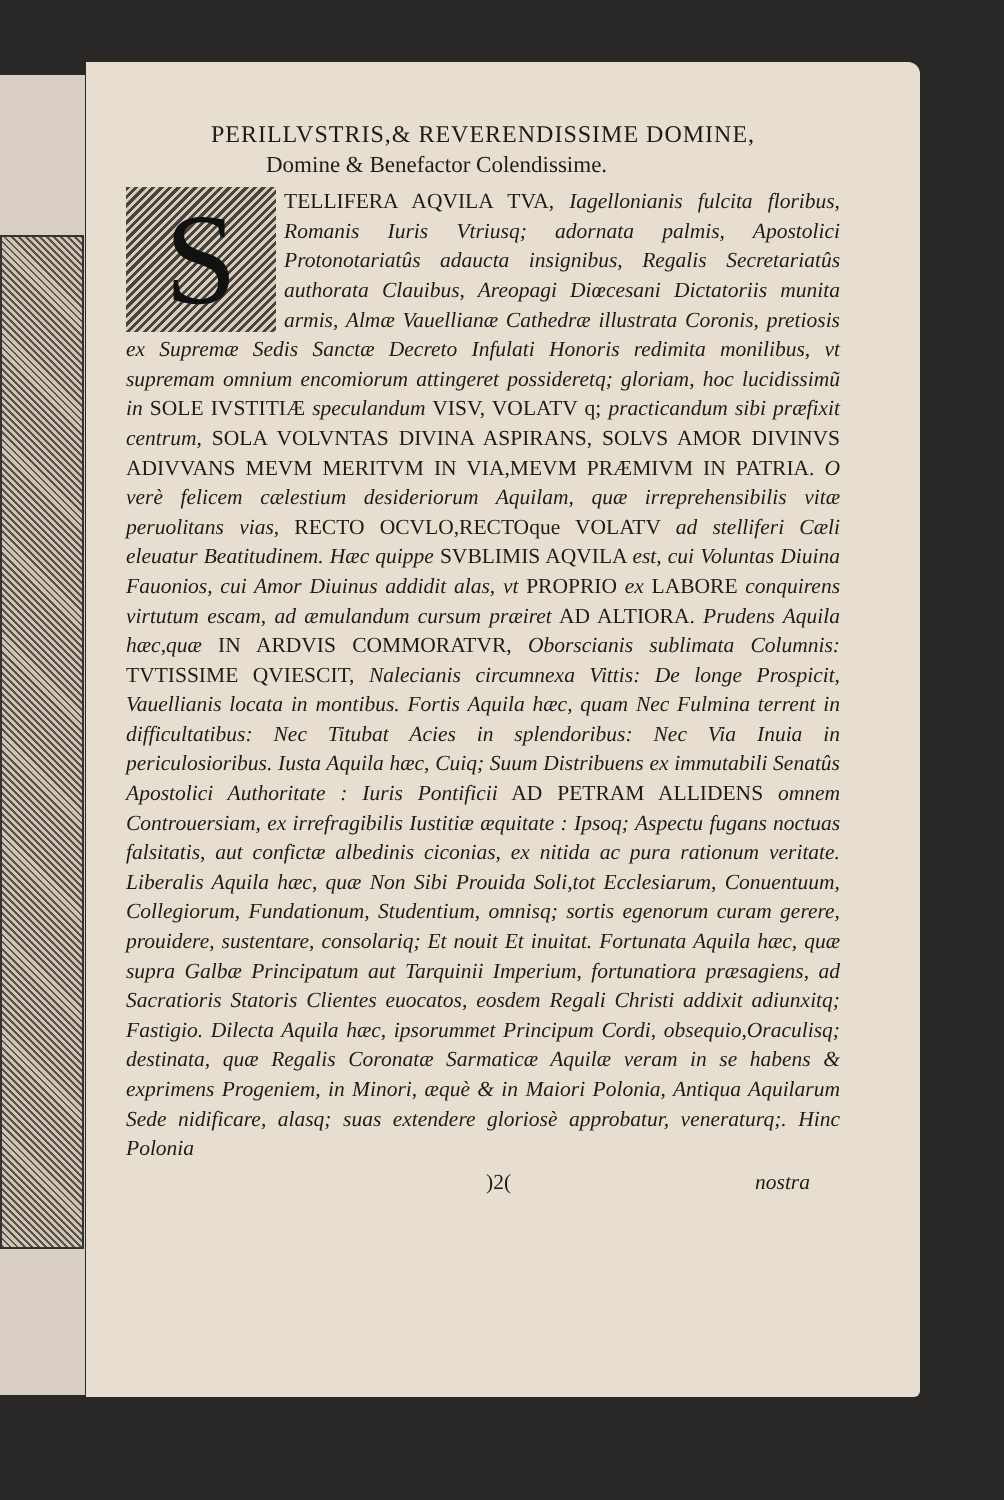PERILLVSTRIS,& REVERENDISSIME DOMINE,
Domine & Benefactor Colendissime.
STELLIFERA AQVILA TVA, Iagellonianis fulcita floribus, Romanis Iuris Vtriusq; adornata palmis, Apostolici Protonotariatûs adaucta insignibus, Regalis Secretariatûs authorata Clauibus, Areopagi Diœcesani Dictatoriis munita armis, Almæ Vauellianæ Cathedræ illustrata Coronis, pretiosis ex Supremæ Sedis Sanctæ Decreto Infulati Honoris redimita monilibus, vt supremam omnium encomiorum attingeret possideretq; gloriam, hoc lucidissimũ in SOLE IVSTITIÆ speculandum VISV, VOLATV q; practicandum sibi præfixit centrum, SOLA VOLVNTAS DIVINA ASPIRANS, SOLVS AMOR DIVINVS ADIVVANS MEVM MERITVM IN VIA,MEVM PRÆMIVM IN PATRIA. O verè felicem cælestium desideriorum Aquilam, quæ irreprehensibilis vitæ peruolitans vias, RECTO OCVLO,RECTOque VOLATV ad stelliferi Cæli eleuatur Beatitudinem. Hæc quippe SVBLIMIS AQVILA est, cui Voluntas Diuina Fauonios, cui Amor Diuinus addidit alas, vt PROPRIO ex LABORE conquirens virtutum escam, ad æmulandum cursum præiret AD ALTIORA. Prudens Aquila hæc,quæ IN ARDVIS COMMORATVR, Oborscianis sublimata Columnis: TVTISSIME QVIESCIT, Nalecianis circumnexa Vittis: De longe Prospicit, Vauellianis locata in montibus. Fortis Aquila hæc, quam Nec Fulmina terrent in difficultatibus: Nec Titubat Acies in splendoribus: Nec Via Inuia in periculosioribus. Iusta Aquila hæc, Cuiq; Suum Distribuens ex immutabili Senatûs Apostolici Authoritate : Iuris Pontificii AD PETRAM ALLIDENS omnem Controuersiam, ex irrefragibilis Iustitiæ æquitate : Ipsoq; Aspectu fugans noctuas falsitatis, aut confictæ albedinis ciconias, ex nitida ac pura rationum veritate. Liberalis Aquila hæc, quæ Non Sibi Prouida Soli,tot Ecclesiarum, Conuentuum, Collegiorum, Fundationum, Studentium, omnisq; sortis egenorum curam gerere, prouidere, sustentare, consolariq; Et nouit Et inuitat. Fortunata Aquila hæc, quæ supra Galbæ Principatum aut Tarquinii Imperium, fortunatiora præsagiens, ad Sacratioris Statoris Clientes euocatos, eosdem Regali Christi addixit adiunxitq; Fastigio. Dilecta Aquila hæc, ipsorummet Principum Cordi, obsequio,Oraculisq; destinata, quæ Regalis Coronatæ Sarmaticæ Aquilæ veram in se habens & exprimens Progeniem, in Minori, æquè & in Maiori Polonia, Antiqua Aquilarum Sede nidificare, alasq; suas extendere gloriosè approbatur, veneraturq;. Hinc Polonia
)2( nostra